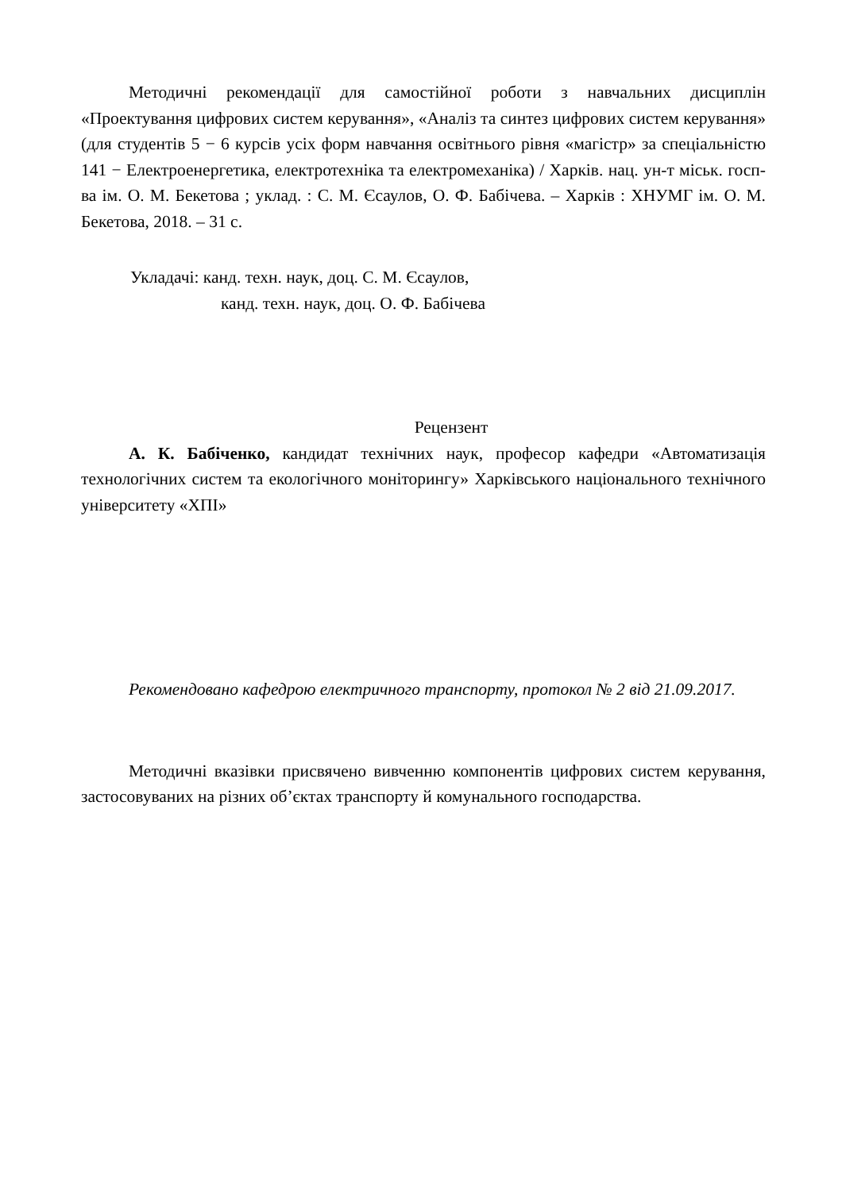Методичні рекомендації для самостійної роботи з навчальних дисциплін «Проектування цифрових систем керування», «Аналіз та синтез цифрових систем керування» (для студентів 5 − 6 курсів усіх форм навчання освітнього рівня «магістр» за спеціальністю 141 − Електроенергетика, електротехніка та електромеханіка) / Харків. нац. ун-т міськ. госп-ва ім. О. М. Бекетова ; уклад. : С. М. Єсаулов, О. Ф. Бабічева. – Харків : ХНУМГ ім. О. М. Бекетова, 2018. – 31 с.
Укладачі: канд. техн. наук, доц. С. М. Єсаулов,
канд. техн. наук, доц. О. Ф. Бабічева
Рецензент
А. К. Бабіченко, кандидат технічних наук, професор кафедри «Автоматизація технологічних систем та екологічного моніторингу» Харківського національного технічного університету «ХПІ»
Рекомендовано кафедрою електричного транспорту, протокол № 2 від 21.09.2017.
Методичні вказівки присвячено вивченню компонентів цифрових систем керування, застосовуваних на різних об’єктах транспорту й комунального господарства.